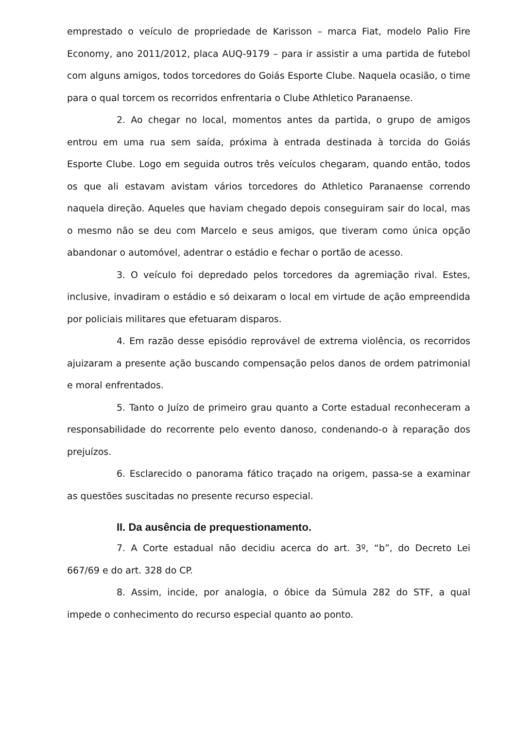emprestado o veículo de propriedade de Karisson – marca Fiat, modelo Palio Fire Economy, ano 2011/2012, placa AUQ-9179 – para ir assistir a uma partida de futebol com alguns amigos, todos torcedores do Goiás Esporte Clube. Naquela ocasião, o time para o qual torcem os recorridos enfrentaria o Clube Athletico Paranaense.
2. Ao chegar no local, momentos antes da partida, o grupo de amigos entrou em uma rua sem saída, próxima à entrada destinada à torcida do Goiás Esporte Clube. Logo em seguida outros três veículos chegaram, quando então, todos os que ali estavam avistam vários torcedores do Athletico Paranaense correndo naquela direção. Aqueles que haviam chegado depois conseguiram sair do local, mas o mesmo não se deu com Marcelo e seus amigos, que tiveram como única opção abandonar o automóvel, adentrar o estádio e fechar o portão de acesso.
3. O veículo foi depredado pelos torcedores da agremiação rival. Estes, inclusive, invadiram o estádio e só deixaram o local em virtude de ação empreendida por policiais militares que efetuaram disparos.
4. Em razão desse episódio reprovável de extrema violência, os recorridos ajuizaram a presente ação buscando compensação pelos danos de ordem patrimonial e moral enfrentados.
5. Tanto o Juízo de primeiro grau quanto a Corte estadual reconheceram a responsabilidade do recorrente pelo evento danoso, condenando-o à reparação dos prejuízos.
6. Esclarecido o panorama fático traçado na origem, passa-se a examinar as questões suscitadas no presente recurso especial.
II. Da ausência de prequestionamento.
7. A Corte estadual não decidiu acerca do art. 3º, “b”, do Decreto Lei 667/69 e do art. 328 do CP.
8. Assim, incide, por analogia, o óbice da Súmula 282 do STF, a qual impede o conhecimento do recurso especial quanto ao ponto.